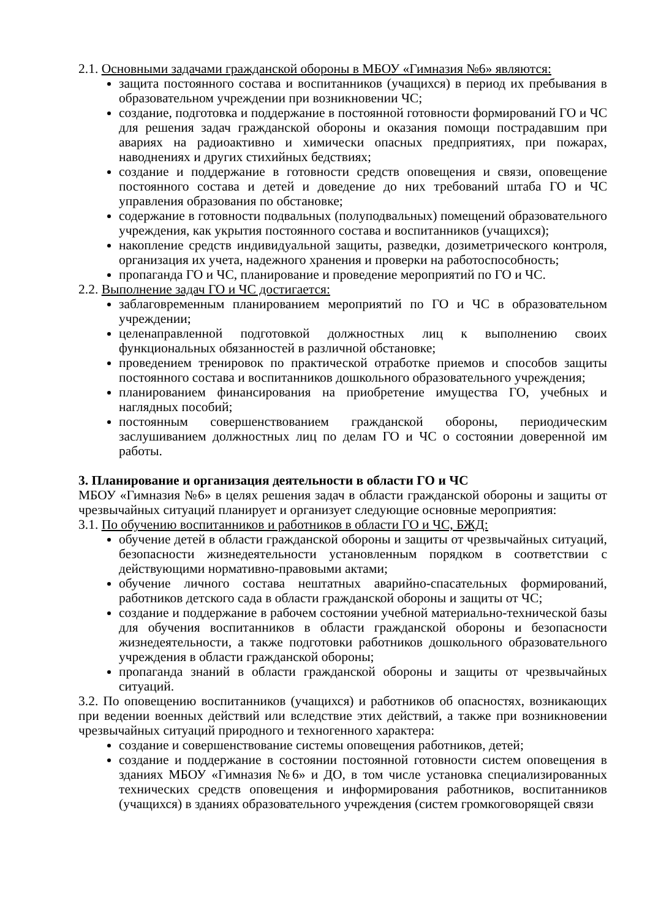2.1. Основными задачами гражданской обороны в МБОУ «Гимназия №6» являются:
защита постоянного состава и воспитанников (учащихся) в период их пребывания в образовательном учреждении при возникновении ЧС;
создание, подготовка и поддержание в постоянной готовности формирований ГО и ЧС для решения задач гражданской обороны и оказания помощи пострадавшим при авариях на радиоактивно и химически опасных предприятиях, при пожарах, наводнениях и других стихийных бедствиях;
создание и поддержание в готовности средств оповещения и связи, оповещение постоянного состава и детей и доведение до них требований штаба ГО и ЧС управления образования по обстановке;
содержание в готовности подвальных (полуподвальных) помещений образовательного учреждения, как укрытия постоянного состава и воспитанников (учащихся);
накопление средств индивидуальной защиты, разведки, дозиметрического контроля, организация их учета, надежного хранения и проверки на работоспособность;
пропаганда ГО и ЧС, планирование и проведение мероприятий по ГО и ЧС.
2.2. Выполнение задач ГО и ЧС достигается:
заблаговременным планированием мероприятий по ГО и ЧС в образовательном учреждении;
целенаправленной подготовкой должностных лиц к выполнению своих функциональных обязанностей в различной обстановке;
проведением тренировок по практической отработке приемов и способов защиты постоянного состава и воспитанников дошкольного образовательного учреждения;
планированием финансирования на приобретение имущества ГО, учебных и наглядных пособий;
постоянным совершенствованием гражданской обороны, периодическим заслушиванием должностных лиц по делам ГО и ЧС о состоянии доверенной им работы.
3. Планирование и организация деятельности в области ГО и ЧС
МБОУ «Гимназия №6» в целях решения задач в области гражданской обороны и защиты от чрезвычайных ситуаций планирует и организует следующие основные мероприятия:
3.1. По обучению воспитанников и работников в области ГО и ЧС, БЖД:
обучение детей в области гражданской обороны и защиты от чрезвычайных ситуаций, безопасности жизнедеятельности установленным порядком в соответствии с действующими нормативно-правовыми актами;
обучение личного состава нештатных аварийно-спасательных формирований, работников детского сада в области гражданской обороны и защиты от ЧС;
создание и поддержание в рабочем состоянии учебной материально-технической базы для обучения воспитанников в области гражданской обороны и безопасности жизнедеятельности, а также подготовки работников дошкольного образовательного учреждения в области гражданской обороны;
пропаганда знаний в области гражданской обороны и защиты от чрезвычайных ситуаций.
3.2. По оповещению воспитанников (учащихся) и работников об опасностях, возникающих при ведении военных действий или вследствие этих действий, а также при возникновении чрезвычайных ситуаций природного и техногенного характера:
создание и совершенствование системы оповещения работников, детей;
создание и поддержание в состоянии постоянной готовности систем оповещения в зданиях МБОУ «Гимназия №6» и ДО, в том числе установка специализированных технических средств оповещения и информирования работников, воспитанников (учащихся) в зданиях образовательного учреждения (систем громкоговорящей связи